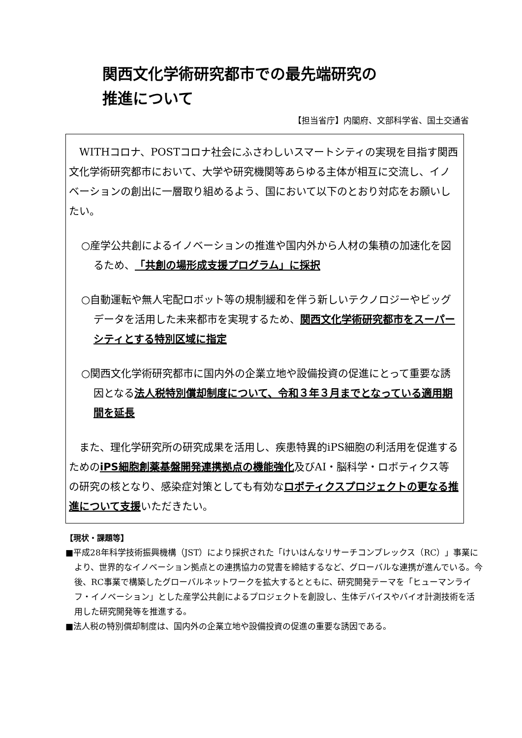関西文化学術研究都市での最先端研究の
推進について
【担当省庁】内閣府、文部科学省、国土交通省
　WITHコロナ、POSTコロナ社会にふさわしいスマートシティの実現を目指す関西文化学術研究都市において、大学や研究機関等あらゆる主体が相互に交流し、イノベーションの創出に一層取り組めるよう、国において以下のとおり対応をお願いしたい。
○産学公共創によるイノベーションの推進や国内外から人材の集積の加速化を図るため、「共創の場形成支援プログラム」に採択
○自動運転や無人宅配ロボット等の規制緩和を伴う新しいテクノロジーやビッグデータを活用した未来都市を実現するため、関西文化学術研究都市をスーパーシティとする特別区域に指定
○関西文化学術研究都市に国内外の企業立地や設備投資の促進にとって重要な誘因となる法人税特別償却制度について、令和３年３月までとなっている適用期間を延長
　また、理化学研究所の研究成果を活用し、疾患特異的iPS細胞の利活用を促進するためのiPS細胞創薬基盤開発連携拠点の機能強化及びAI・脳科学・ロボティクス等の研究の核となり、感染症対策としても有効なロボティクスプロジェクトの更なる推進について支援いただきたい。
【現状・課題等】
■平成28年科学技術振興機構（JST）により採択された「けいはんなリサーチコンプレックス（RC）」事業により、世界的なイノベーション拠点との連携協力の覚書を締結するなど、グローバルな連携が進んでいる。今後、RC事業で構築したグローバルネットワークを拡大するとともに、研究開発テーマを「ヒューマンライフ・イノベーション」とした産学公共創によるプロジェクトを創設し、生体デバイスやバイオ計測技術を活用した研究開発等を推進する。
■法人税の特別償却制度は、国内外の企業立地や設備投資の促進の重要な誘因である。